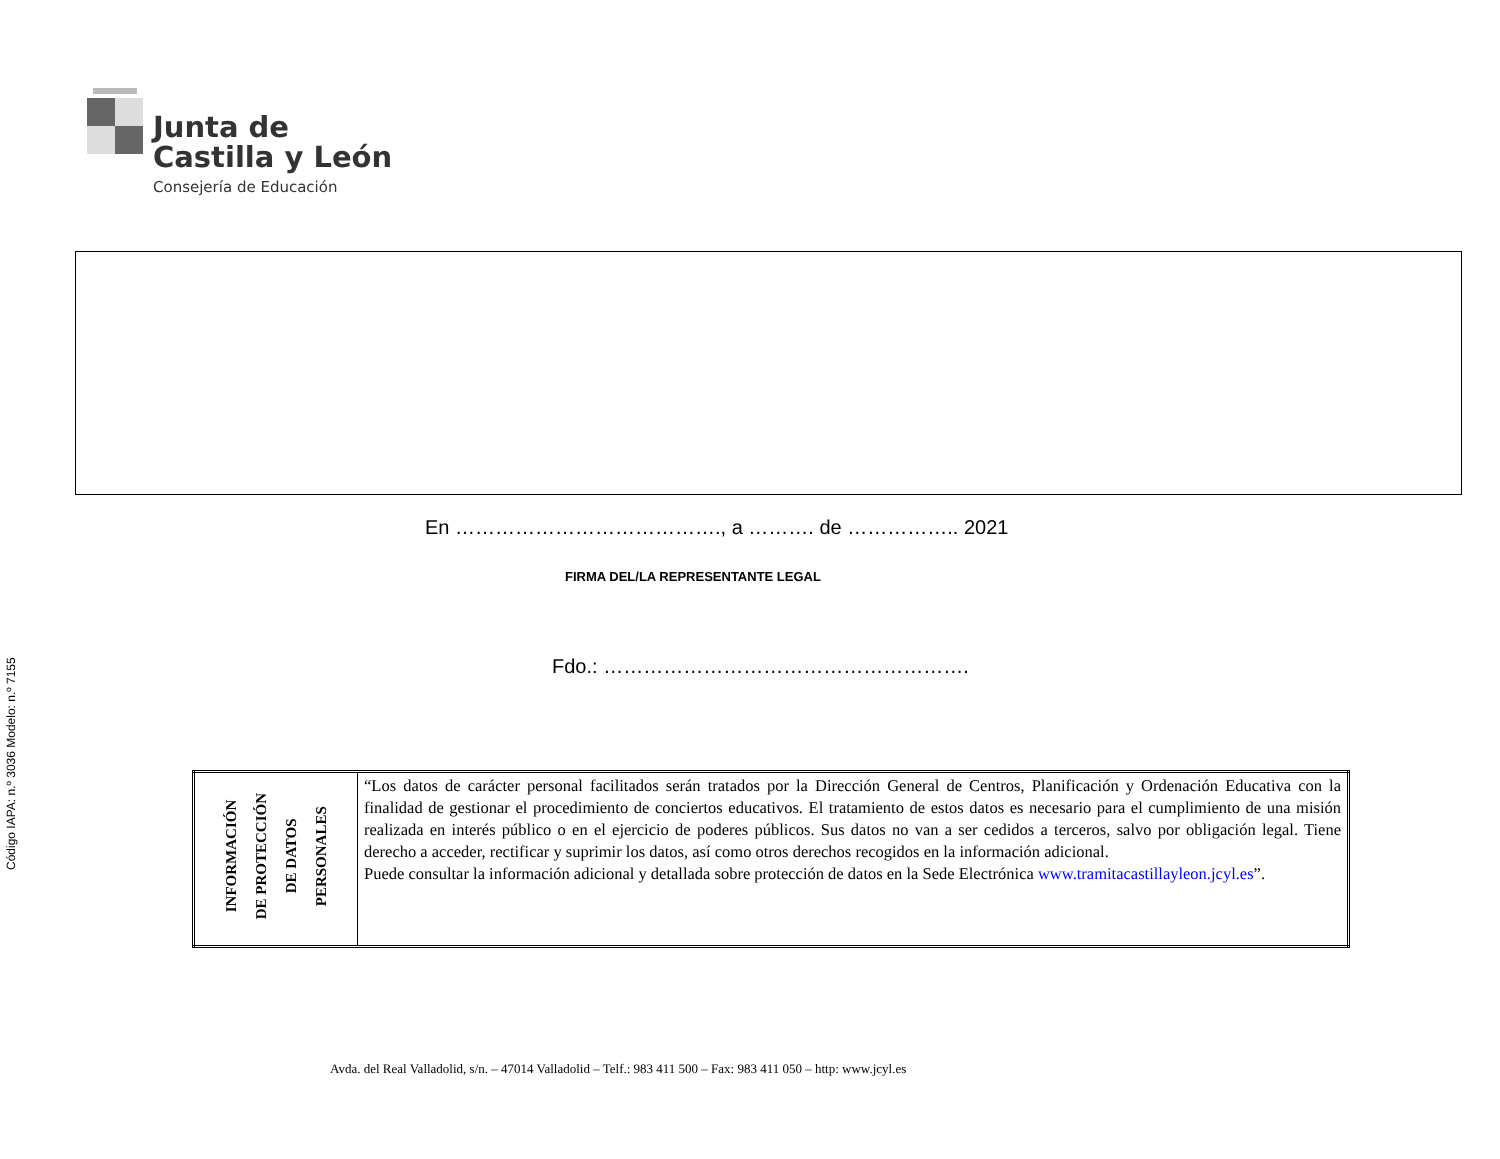Código IAPA: n.º 3036 Modelo: n.º 7155
Junta de
Castilla y León
Consejería de Educación
En …………………………………., a ………. de …………….. 2021
FIRMA DEL/LA REPRESENTANTE LEGAL
Fdo.: ……………………………………………….
| INFORMACIÓN DE PROTECCIÓN DE DATOS PERSONALES | “Los datos de carácter personal facilitados serán tratados por la Dirección General de Centros, Planificación y Ordenación Educativa con la finalidad de gestionar el procedimiento de conciertos educativos. El tratamiento de estos datos es necesario para el cumplimiento de una misión realizada en interés público o en el ejercicio de poderes públicos. Sus datos no van a ser cedidos a terceros, salvo por obligación legal. Tiene derecho a acceder, rectificar y suprimir los datos, así como otros derechos recogidos en la información adicional. Puede consultar la información adicional y detallada sobre protección de datos en la Sede Electrónica www.tramitacastillayleon.jcyl.es ”. |
Avda. del Real Valladolid, s/n. – 47014 Valladolid – Telf.: 983 411 500 – Fax: 983 411 050 – http: www.jcyl.es